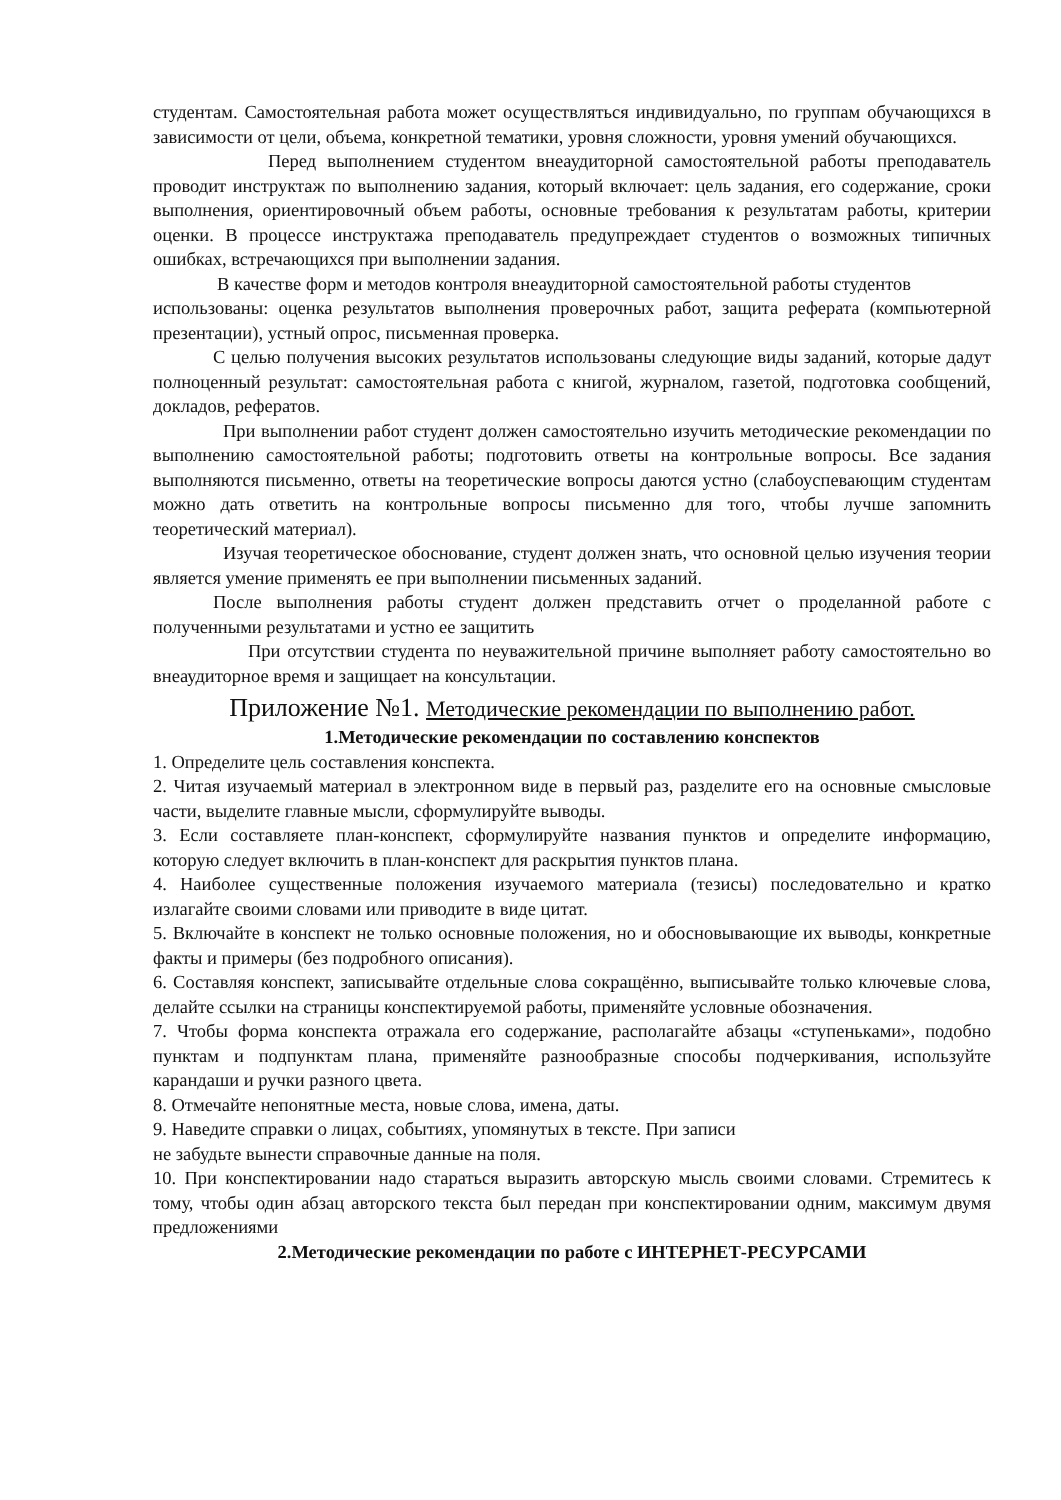студентам. Самостоятельная работа может осуществляться индивидуально, по группам обучающихся в зависимости от цели, объема, конкретной тематики, уровня сложности, уровня умений обучающихся.
Перед выполнением студентом внеаудиторной самостоятельной работы преподаватель проводит инструктаж по выполнению задания, который включает: цель задания, его содержание, сроки выполнения, ориентировочный объем работы, основные требования к результатам работы, критерии оценки. В процессе инструктажа преподаватель предупреждает студентов о возможных типичных ошибках, встречающихся при выполнении задания.
В качестве форм и методов контроля внеаудиторной самостоятельной работы студентов
использованы: оценка результатов выполнения проверочных работ, защита реферата (компьютерной презентации), устный опрос, письменная проверка.
С целью получения высоких результатов использованы следующие виды заданий, которые дадут полноценный результат: самостоятельная работа с книгой, журналом, газетой, подготовка сообщений, докладов, рефератов.
При выполнении работ студент должен самостоятельно изучить методические рекомендации по выполнению самостоятельной работы; подготовить ответы на контрольные вопросы. Все задания выполняются письменно, ответы на теоретические вопросы даются устно (слабоуспевающим студентам можно дать ответить на контрольные вопросы письменно для того, чтобы лучше запомнить теоретический материал).
Изучая теоретическое обоснование, студент должен знать, что основной целью изучения теории является умение применять ее при выполнении письменных заданий.
После выполнения работы студент должен представить отчет о проделанной работе с полученными результатами и устно ее защитить
При отсутствии студента по неуважительной причине выполняет работу самостоятельно во внеаудиторное время и защищает на консультации.
Приложение №1. Методические рекомендации по выполнению работ.
1.Методические рекомендации по составлению конспектов
1. Определите цель составления конспекта.
2. Читая изучаемый материал в электронном виде в первый раз, разделите его на основные смысловые части, выделите главные мысли, сформулируйте выводы.
3. Если составляете план-конспект, сформулируйте названия пунктов и определите информацию, которую следует включить в план-конспект для раскрытия пунктов плана.
4. Наиболее существенные положения изучаемого материала (тезисы) последовательно и кратко излагайте своими словами или приводите в виде цитат.
5. Включайте в конспект не только основные положения, но и обосновывающие их выводы, конкретные факты и примеры (без подробного описания).
6. Составляя конспект, записывайте отдельные слова сокращённо, выписывайте только ключевые слова, делайте ссылки на страницы конспектируемой работы, применяйте условные обозначения.
7. Чтобы форма конспекта отражала его содержание, располагайте абзацы «ступеньками», подобно пунктам и подпунктам плана, применяйте разнообразные способы подчеркивания, используйте карандаши и ручки разного цвета.
8. Отмечайте непонятные места, новые слова, имена, даты.
9. Наведите справки о лицах, событиях, упомянутых в тексте. При записи
не забудьте вынести справочные данные на поля.
10. При конспектировании надо стараться выразить авторскую мысль своими словами. Стремитесь к тому, чтобы один абзац авторского текста был передан при конспектировании одним, максимум двумя предложениями
2.Методические рекомендации по работе с ИНТЕРНЕТ-РЕСУРСАМИ